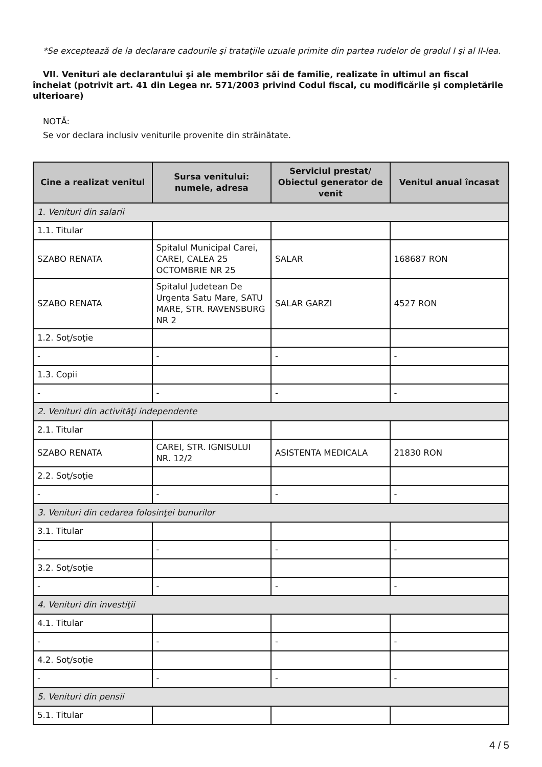*Se exceptează de la declarare cadourile şi trataţiile uzuale primite din partea rudelor de gradul I şi al II-lea.
VII. Venituri ale declarantului şi ale membrilor săi de familie, realizate în ultimul an fiscal încheiat (potrivit art. 41 din Legea nr. 571/2003 privind Codul fiscal, cu modificările şi completările ulterioare)
NOTĂ:
Se vor declara inclusiv veniturile provenite din străinătate.
| Cine a realizat venitul | Sursa venitului: numele, adresa | Serviciul prestat/ Obiectul generator de venit | Venitul anual încasat |
| --- | --- | --- | --- |
| 1. Venituri din salarii | | | |
| 1.1. Titular | | | |
| SZABO RENATA | Spitalul Municipal Carei, CAREI, CALEA 25 OCTOMBRIE NR 25 | SALAR | 168687 RON |
| SZABO RENATA | Spitalul Judetean De Urgenta Satu Mare, SATU MARE, STR. RAVENSBURG NR 2 | SALAR GARZI | 4527 RON |
| 1.2. Soţ/soţie | | | |
| - | - | - | - |
| 1.3. Copii | | | |
| - | - | - | - |
| 2. Venituri din activităţi independente | | | |
| 2.1. Titular | | | |
| SZABO RENATA | CAREI, STR. IGNISULUI NR. 12/2 | ASISTENTA MEDICALA | 21830 RON |
| 2.2. Soţ/soţie | | | |
| - | - | - | - |
| 3. Venituri din cedarea folosinţei bunurilor | | | |
| 3.1. Titular | | | |
| - | - | - | - |
| 3.2. Soţ/soţie | | | |
| - | - | - | - |
| 4. Venituri din investiţii | | | |
| 4.1. Titular | | | |
| - | - | - | - |
| 4.2. Soţ/soţie | | | |
| - | - | - | - |
| 5. Venituri din pensii | | | |
| 5.1. Titular | | | |
4 / 5